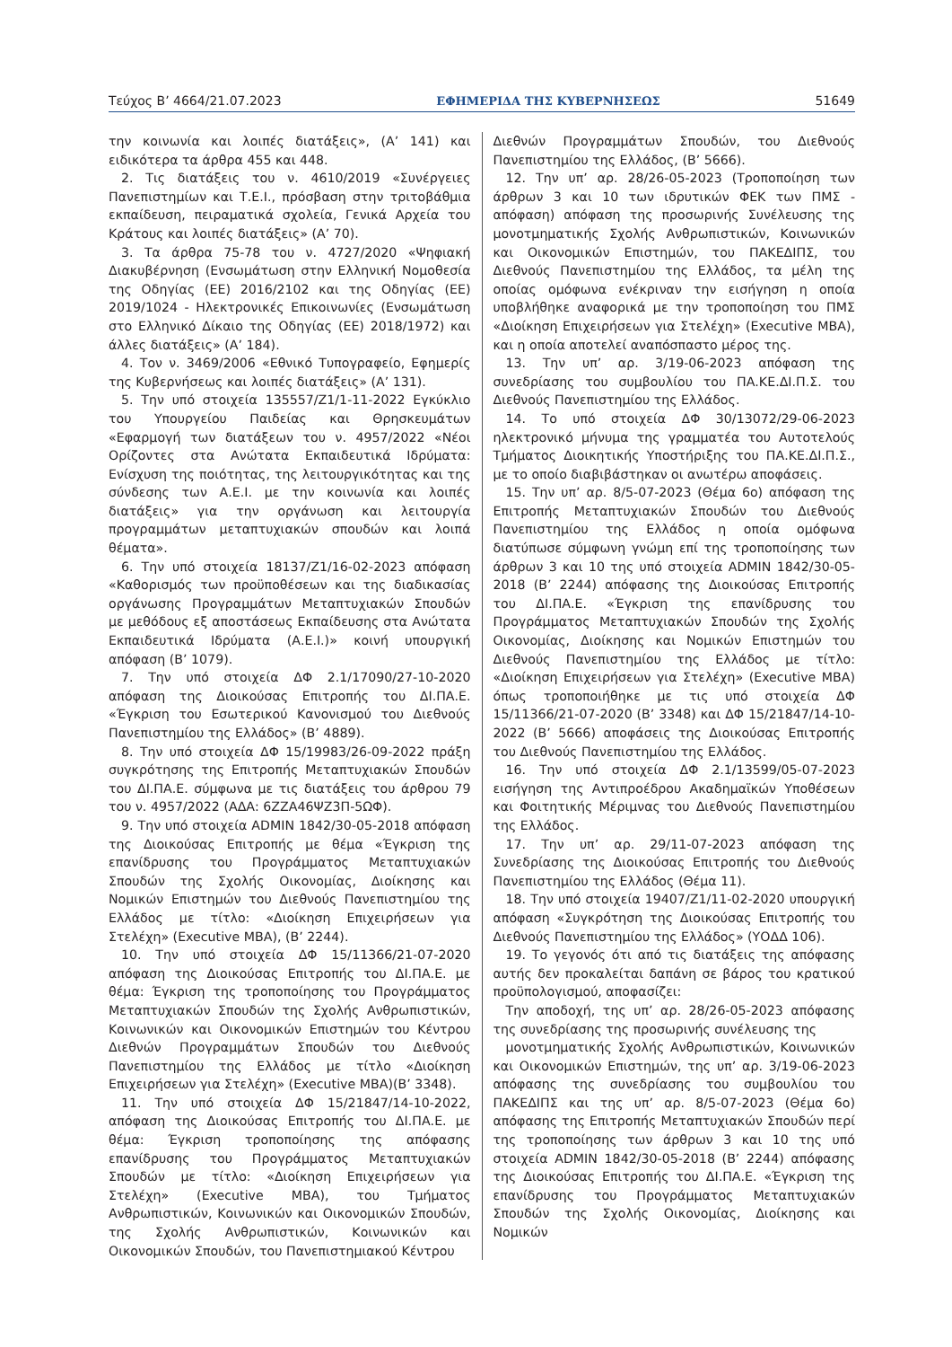Τεύχος B’ 4664/21.07.2023 ΕΦΗΜΕΡΙΔΑ ΤΗΣ ΚΥΒΕΡΝΗΣΕΩΣ 51649
την κοινωνία και λοιπές διατάξεις», (Α’ 141) και ειδικότερα τα άρθρα 455 και 448.
2. Τις διατάξεις του ν. 4610/2019 «Συνέργειες Πανεπιστημίων και Τ.Ε.Ι., πρόσβαση στην τριτοβάθμια εκπαίδευση, πειραματικά σχολεία, Γενικά Αρχεία του Κράτους και λοιπές διατάξεις» (Α’ 70).
3. Τα άρθρα 75-78 του ν. 4727/2020 «Ψηφιακή Διακυβέρνηση (Ενσωμάτωση στην Ελληνική Νομοθεσία της Οδηγίας (ΕΕ) 2016/2102 και της Οδηγίας (ΕΕ) 2019/1024 - Ηλεκτρονικές Επικοινωνίες (Ενσωμάτωση στο Ελληνικό Δίκαιο της Οδηγίας (ΕΕ) 2018/1972) και άλλες διατάξεις» (Α’ 184).
4. Τον ν. 3469/2006 «Εθνικό Τυπογραφείο, Εφημερίς της Κυβερνήσεως και λοιπές διατάξεις» (Α’ 131).
5. Την υπό στοιχεία 135557/Ζ1/1-11-2022 Εγκύκλιο του Υπουργείου Παιδείας και Θρησκευμάτων «Εφαρμογή των διατάξεων του ν. 4957/2022 «Νέοι Ορίζοντες στα Ανώτατα Εκπαιδευτικά Ιδρύματα: Ενίσχυση της ποιότητας, της λειτουργικότητας και της σύνδεσης των Α.Ε.Ι. με την κοινωνία και λοιπές διατάξεις» για την οργάνωση και λειτουργία προγραμμάτων μεταπτυχιακών σπουδών και λοιπά θέματα».
6. Την υπό στοιχεία 18137/Ζ1/16-02-2023 απόφαση «Καθορισμός των προϋποθέσεων και της διαδικασίας οργάνωσης Προγραμμάτων Μεταπτυχιακών Σπουδών με μεθόδους εξ αποστάσεως Εκπαίδευσης στα Ανώτατα Εκπαιδευτικά Ιδρύματα (Α.Ε.Ι.)» κοινή υπουργική απόφαση (Β’ 1079).
7. Την υπό στοιχεία ΔΦ 2.1/17090/27-10-2020 απόφαση της Διοικούσας Επιτροπής του ΔΙ.ΠΑ.Ε. «Έγκριση του Εσωτερικού Κανονισμού του Διεθνούς Πανεπιστημίου της Ελλάδος» (Β’ 4889).
8. Την υπό στοιχεία ΔΦ 15/19983/26-09-2022 πράξη συγκρότησης της Επιτροπής Μεταπτυχιακών Σπουδών του ΔΙ.ΠΑ.Ε. σύμφωνα με τις διατάξεις του άρθρου 79 του ν. 4957/2022 (ΑΔΑ: 6ΖΖΑ46ΨΖ3Π-5ΩΦ).
9. Την υπό στοιχεία ADMIN 1842/30-05-2018 απόφαση της Διοικούσας Επιτροπής με θέμα «Έγκριση της επανίδρυσης του Προγράμματος Μεταπτυχιακών Σπουδών της Σχολής Οικονομίας, Διοίκησης και Νομικών Επιστημών του Διεθνούς Πανεπιστημίου της Ελλάδος με τίτλο: «Διοίκηση Επιχειρήσεων για Στελέχη» (Executive MBA), (Β’ 2244).
10. Την υπό στοιχεία ΔΦ 15/11366/21-07-2020 απόφαση της Διοικούσας Επιτροπής του ΔΙ.ΠΑ.Ε. με θέμα: Έγκριση της τροποποίησης του Προγράμματος Μεταπτυχιακών Σπουδών της Σχολής Ανθρωπιστικών, Κοινωνικών και Οικονομικών Επιστημών του Κέντρου Διεθνών Προγραμμάτων Σπουδών του Διεθνούς Πανεπιστημίου της Ελλάδος με τίτλο «Διοίκηση Επιχειρήσεων για Στελέχη» (Executive MBA)(Β’ 3348).
11. Την υπό στοιχεία ΔΦ 15/21847/14-10-2022, απόφαση της Διοικούσας Επιτροπής του ΔΙ.ΠΑ.Ε. με θέμα: Έγκριση τροποποίησης της απόφασης επανίδρυσης του Προγράμματος Μεταπτυχιακών Σπουδών με τίτλο: «Διοίκηση Επιχειρήσεων για Στελέχη» (Executive MBA), του Τμήματος Ανθρωπιστικών, Κοινωνικών και Οικονομικών Σπουδών, της Σχολής Ανθρωπιστικών, Κοινωνικών και Οικονομικών Σπουδών, του Πανεπιστημιακού Κέντρου
Διεθνών Προγραμμάτων Σπουδών, του Διεθνούς Πανεπιστημίου της Ελλάδος, (Β’ 5666).
12. Την υπ’ αρ. 28/26-05-2023 (Τροποποίηση των άρθρων 3 και 10 των ιδρυτικών ΦΕΚ των ΠΜΣ - απόφαση) απόφαση της προσωρινής Συνέλευσης της μονοτμηματικής Σχολής Ανθρωπιστικών, Κοινωνικών και Οικονομικών Επιστημών, του ΠΑΚΕΔΙΠΣ, του Διεθνούς Πανεπιστημίου της Ελλάδος, τα μέλη της οποίας ομόφωνα ενέκριναν την εισήγηση η οποία υποβλήθηκε αναφορικά με την τροποποίηση του ΠΜΣ «Διοίκηση Επιχειρήσεων για Στελέχη» (Executive MBA), και η οποία αποτελεί αναπόσπαστο μέρος της.
13. Την υπ’ αρ. 3/19-06-2023 απόφαση της συνεδρίασης του συμβουλίου του ΠΑ.ΚΕ.ΔΙ.Π.Σ. του Διεθνούς Πανεπιστημίου της Ελλάδος.
14. Το υπό στοιχεία ΔΦ 30/13072/29-06-2023 ηλεκτρονικό μήνυμα της γραμματέα του Αυτοτελούς Τμήματος Διοικητικής Υποστήριξης του ΠΑ.ΚΕ.ΔΙ.Π.Σ., με το οποίο διαβιβάστηκαν οι ανωτέρω αποφάσεις.
15. Την υπ’ αρ. 8/5-07-2023 (Θέμα 6ο) απόφαση της Επιτροπής Μεταπτυχιακών Σπουδών του Διεθνούς Πανεπιστημίου της Ελλάδος η οποία ομόφωνα διατύπωσε σύμφωνη γνώμη επί της τροποποίησης των άρθρων 3 και 10 της υπό στοιχεία ADMIN 1842/30-05-2018 (Β’ 2244) απόφασης της Διοικούσας Επιτροπής του ΔΙ.ΠΑ.Ε. «Έγκριση της επανίδρυσης του Προγράμματος Μεταπτυχιακών Σπουδών της Σχολής Οικονομίας, Διοίκησης και Νομικών Επιστημών του Διεθνούς Πανεπιστημίου της Ελλάδος με τίτλο: «Διοίκηση Επιχειρήσεων για Στελέχη» (Executive MBA) όπως τροποποιήθηκε με τις υπό στοιχεία ΔΦ 15/11366/21-07-2020 (Β’ 3348) και ΔΦ 15/21847/14-10-2022 (Β’ 5666) αποφάσεις της Διοικούσας Επιτροπής του Διεθνούς Πανεπιστημίου της Ελλάδος.
16. Την υπό στοιχεία ΔΦ 2.1/13599/05-07-2023 εισήγηση της Αντιπροέδρου Ακαδημαϊκών Υποθέσεων και Φοιτητικής Μέριμνας του Διεθνούς Πανεπιστημίου της Ελλάδος.
17. Την υπ’ αρ. 29/11-07-2023 απόφαση της Συνεδρίασης της Διοικούσας Επιτροπής του Διεθνούς Πανεπιστημίου της Ελλάδος (Θέμα 11).
18. Την υπό στοιχεία 19407/Ζ1/11-02-2020 υπουργική απόφαση «Συγκρότηση της Διοικούσας Επιτροπής του Διεθνούς Πανεπιστημίου της Ελλάδος» (ΥΟΔΔ 106).
19. Το γεγονός ότι από τις διατάξεις της απόφασης αυτής δεν προκαλείται δαπάνη σε βάρος του κρατικού προϋπολογισμού, αποφασίζει:
Την αποδοχή, της υπ’ αρ. 28/26-05-2023 απόφασης της συνεδρίασης της προσωρινής συνέλευσης της
μονοτμηματικής Σχολής Ανθρωπιστικών, Κοινωνικών και Οικονομικών Επιστημών, της υπ’ αρ. 3/19-06-2023 απόφασης της συνεδρίασης του συμβουλίου του ΠΑΚΕΔΙΠΣ και της υπ’ αρ. 8/5-07-2023 (Θέμα 6ο) απόφασης της Επιτροπής Μεταπτυχιακών Σπουδών περί της τροποποίησης των άρθρων 3 και 10 της υπό στοιχεία ADMIN 1842/30-05-2018 (Β’ 2244) απόφασης της Διοικούσας Επιτροπής του ΔΙ.ΠΑ.Ε. «Έγκριση της επανίδρυσης του Προγράμματος Μεταπτυχιακών Σπουδών της Σχολής Οικονομίας, Διοίκησης και Νομικών